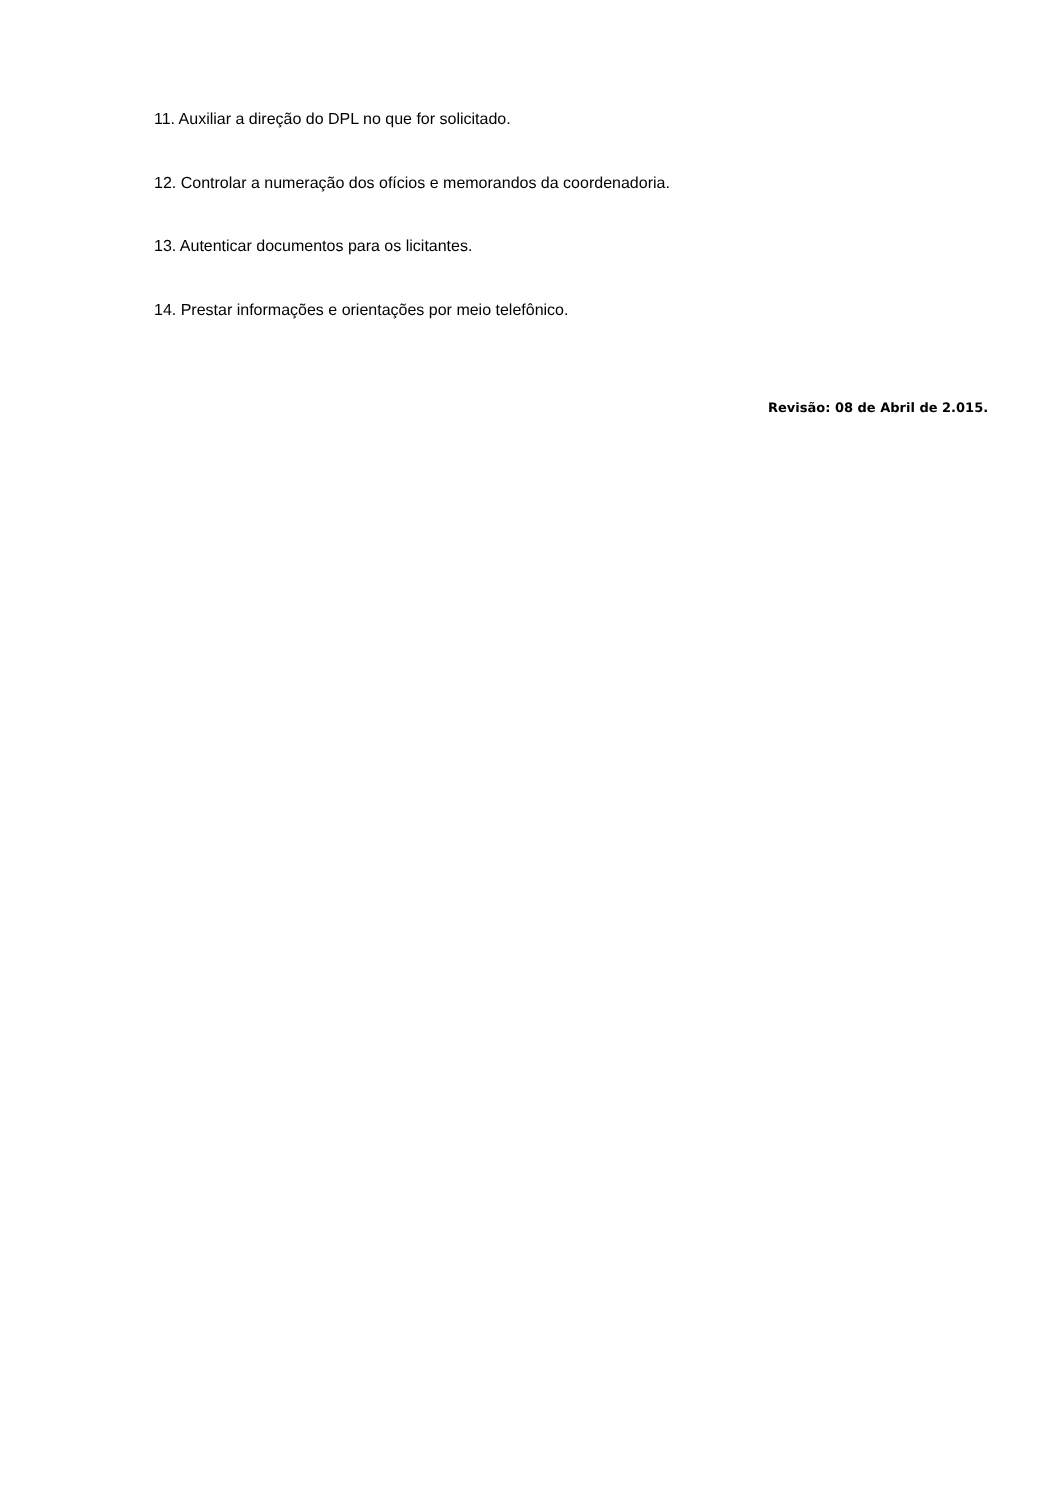11. Auxiliar a direção do DPL no que for solicitado.
12. Controlar a numeração dos ofícios e memorandos da coordenadoria.
13. Autenticar documentos para os licitantes.
14. Prestar informações e orientações por meio telefônico.
Revisão: 08 de Abril de 2.015.